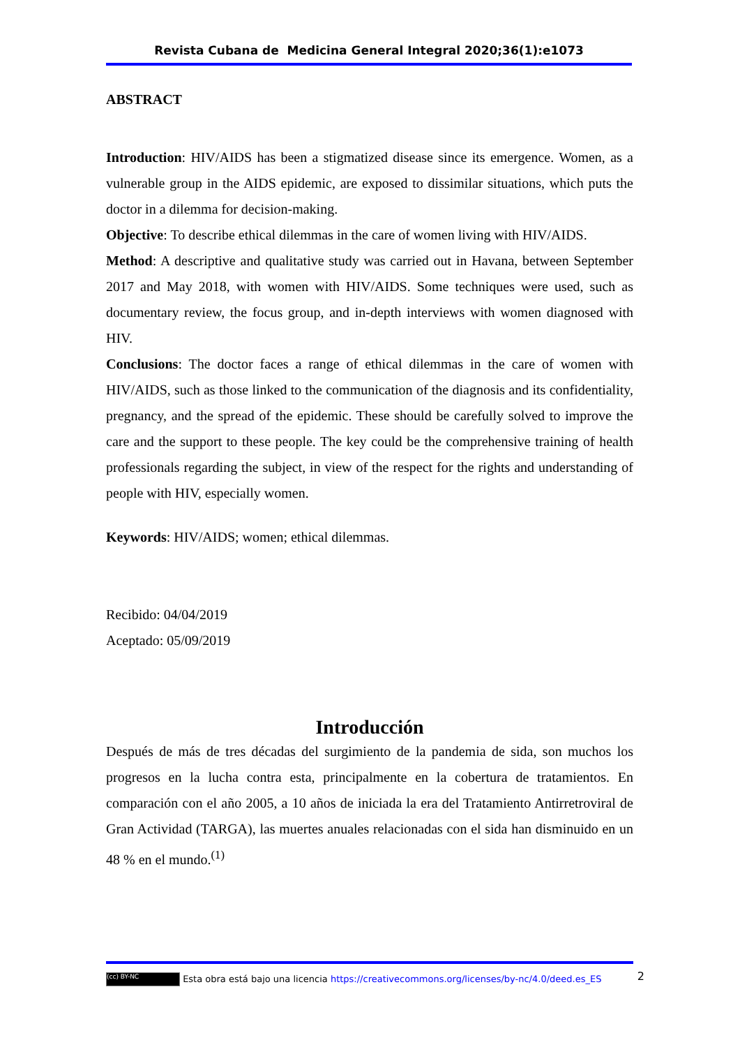Revista Cubana de Medicina General Integral 2020;36(1):e1073
ABSTRACT
Introduction: HIV/AIDS has been a stigmatized disease since its emergence. Women, as a vulnerable group in the AIDS epidemic, are exposed to dissimilar situations, which puts the doctor in a dilemma for decision-making.
Objective: To describe ethical dilemmas in the care of women living with HIV/AIDS.
Method: A descriptive and qualitative study was carried out in Havana, between September 2017 and May 2018, with women with HIV/AIDS. Some techniques were used, such as documentary review, the focus group, and in-depth interviews with women diagnosed with HIV.
Conclusions: The doctor faces a range of ethical dilemmas in the care of women with HIV/AIDS, such as those linked to the communication of the diagnosis and its confidentiality, pregnancy, and the spread of the epidemic. These should be carefully solved to improve the care and the support to these people. The key could be the comprehensive training of health professionals regarding the subject, in view of the respect for the rights and understanding of people with HIV, especially women.
Keywords: HIV/AIDS; women; ethical dilemmas.
Recibido: 04/04/2019
Aceptado: 05/09/2019
Introducción
Después de más de tres décadas del surgimiento de la pandemia de sida, son muchos los progresos en la lucha contra esta, principalmente en la cobertura de tratamientos. En comparación con el año 2005, a 10 años de iniciada la era del Tratamiento Antirretroviral de Gran Actividad (TARGA), las muertes anuales relacionadas con el sida han disminuido en un 48 % en el mundo.<sup>(1)</sup>
(cc) BY-NC Esta obra está bajo una licencia https://creativecommons.org/licenses/by-nc/4.0/deed.es_ES 2